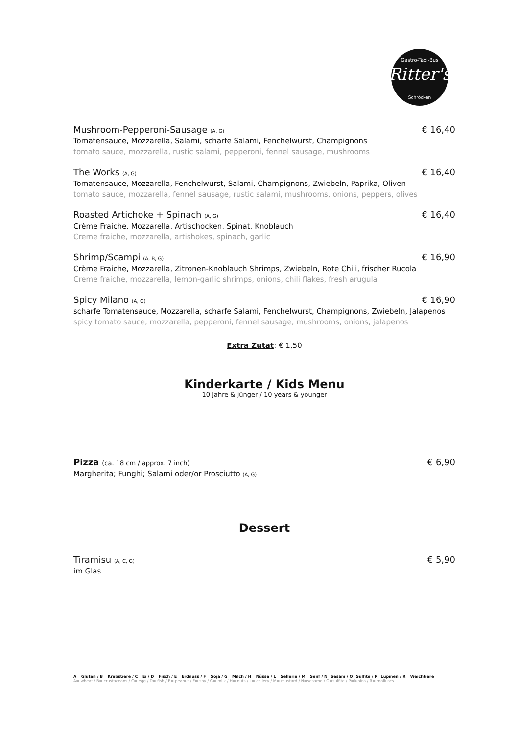Ritter's
Gastro-Taxi-Bus
Schröcken
Mushroom-Pepperoni-Sausage (A, G) € 16,40
Tomatensauce, Mozzarella, Salami, scharfe Salami, Fenchelwurst, Champignons
tomato sauce, mozzarella, rustic salami, pepperoni, fennel sausage, mushrooms
The Works (A, G) € 16,40
Tomatensauce, Mozzarella, Fenchelwurst, Salami, Champignons, Zwiebeln, Paprika, Oliven
tomato sauce, mozzarella, fennel sausage, rustic salami, mushrooms, onions, peppers, olives
Roasted Artichoke + Spinach (A, G) € 16,40
Crème Fraiche, Mozzarella, Artischocken, Spinat, Knoblauch
Creme fraiche, mozzarella, artishokes, spinach, garlic
Shrimp/Scampi (A, B, G) € 16,90
Crème Fraiche, Mozzarella, Zitronen-Knoblauch Shrimps, Zwiebeln, Rote Chili, frischer Rucola
Creme fraiche, mozzarella, lemon-garlic shrimps, onions, chili flakes, fresh arugula
Spicy Milano (A, G) € 16,90
scharfe Tomatensauce, Mozzarella, scharfe Salami, Fenchelwurst, Champignons, Zwiebeln, Jalapenos
spicy tomato sauce, mozzarella, pepperoni, fennel sausage, mushrooms, onions, jalapenos
Extra Zutat: € 1,50
Kinderkarte / Kids Menu
10 Jahre & jünger / 10 years & younger
Pizza (ca. 18 cm / approx. 7 inch) € 6,90
Margherita; Funghi; Salami oder/or Prosciutto (A, G)
Dessert
Tiramisu (A, C, G) € 5,90
im Glas
A= Gluten / B= Krebstiere / C= Ei / D= Fisch / E= Erdnuss / F= Soja / G= Milch / H= Nüsse / L= Sellerie / M= Senf / N=Sesam / O=Sulfite / P=Lupinen / R= Weichtiere
A= wheat / B= crustaceans / C= egg / D= fish / E= peanut / F= soy / G= milk / H= nuts / L= cellery / M= mustard / N=sesame / O=sulfite / P=lupins / R= molluscs